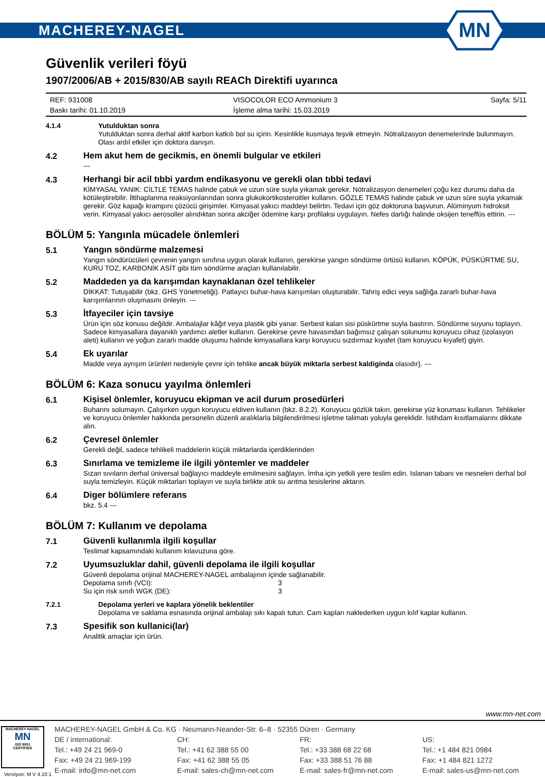MACHEREY-NAGEL
MN
Güvenlik verileri föyü
1907/2006/AB + 2015/830/AB sayılı REACh Direktifi uyarınca
REF: 931008
Baskı tarihi: 01.10.2019
VISOCOLOR ECO Ammonium 3
İşleme alma tarihi: 15.03.2019
Sayfa: 5/11
4.1.4
Yutulduktan sonra
Yutulduktan sonra derhal aktif karbon katkılı bol su içirin. Kesinlikle kusmaya teşvik etmeyin. Nötralizasyon denemelerinde bulunmayın. Olası ardıl etkiler için doktora danışın.
4.2
Hem akut hem de gecikmis, en önemli bulgular ve etkileri
---
4.3
Herhangi bir acil tıbbi yardım endikasyonu ve gerekli olan tıbbi tedavi
KİMYASAL YANIK: CİLTLE TEMAS halinde çabuk ve uzun süre suyla yıkamak gerekir. Nötralizasyon denemeleri çoğu kez durumu daha da kötüleştirebilir. İltihaplanma reaksiyonlarından sonra glukokortikosteroitler kullanın. GÖZLE TEMAS halinde çabuk ve uzun süre suyla yıkamak gerekir. Göz kapağı krampını çözücü girişimler. Kimyasal yakıcı maddeyi belirtin. Tedavi için göz doktoruna başvurun. Alüminyum hidroksit verin. Kimyasal yakıcı aerosoller alındıktan sonra akciğer ödemine karşı profilaksi uygulayın. Nefes darlığı halinde oksijen teneffüs ettirin. ---
BÖLÜM 5: Yangınla mücadele önlemleri
5.1
Yangın söndürme malzemesi
Yangın söndürücüleri çevrenin yangın sınıfına uygun olarak kullanın, gerekirse yangın söndürme örtüsü kullanın. KÖPÜK, PÜSKÜRTME SU, KURU TOZ, KARBONİK ASİT gibi tüm söndürme araçları kullanılabilir.
5.2
Maddeden ya da karışımdan kaynaklanan özel tehlikeler
DİKKAT: Tutuşabilir (bkz. GHS Yönetmeliği). Patlayıcı buhar-hava karışımları oluşturabilir. Tahriş edici veya sağlığa zararlı buhar-hava karışımlarının oluşmasını önleyin. ---
5.3
İtfayeciler için tavsiye
Ürün için söz konusu değildir. Ambalajlar kâğıt veya plastik gibi yanar. Serbest kalan sisi püskürtme suyla bastırın. Söndürme suyunu toplayın. Sadece kimyasallara dayanıklı yardımcı aletler kullanın. Gerekirse çevre havasından bağımsız çalışan solunumu koruyucu cihaz (izolasyon aleti) kullanın ve yoğun zararlı madde oluşumu halinde kimyasallara karşı koruyucu sızdırmaz kıyafet (tam koruyucu kıyafet) giyin.
5.4
Ek uyarılar
Madde veya ayrışım ürünleri nedeniyle çevre için tehlike ancak büyük miktarla serbest kaldiginda olasıdır}. ---
BÖLÜM 6: Kaza sonucu yayılma önlemleri
6.1
Kişisel önlemler, koruyucu ekipman ve acil durum prosedürleri
Buharını solumayın. Çalışırken uygun koruyucu eldiven kullanın (bkz. 8.2.2). Koruyucu gözlük takın, gerekirse yüz koruması kullanın. Tehlikeler ve koruyucu önlemler hakkında personelin düzenli aralıklarla bilgilendirilmesi işletme talimatı yoluyla gereklidir. İstihdam kısıtlamalarını dikkate alın.
6.2
Çevresel önlemler
Gerekli değil, sadece tehlikeli maddelerin küçük miktarlarda içerdiklerinden
6.3
Sınırlama ve temizleme ile ilgili yöntemler ve maddeler
Sızan sıvıların derhal üniversal bağlayıcı maddeyle emilmesini sağlayın. İmha için yetkili yere teslim edin. Islanan tabanı ve nesneleri derhal bol suyla temizleyin. Küçük miktarları toplayın ve suyla birlikte atık su arıtma tesislerine aktarın.
6.4
Diger bölümlere referans
bkz. 5.4 ---
BÖLÜM 7: Kullanım ve depolama
7.1
Güvenli kullanımla ilgili koşullar
Teslimat kapsamındaki kullanım kılavuzuna göre.
7.2
Uyumsuzluklar dahil, güvenli depolama ile ilgili koşullar
Güvenli depolama orijinal MACHEREY-NAGEL ambalajının içinde sağlanabilir.
Depolama sınıfı (VCI): 3
Su için risk sınıfı WGK (DE): 3
7.2.1
Depolama yerleri ve kaplara yönelik beklentiler
Depolama ve saklama esnasında orijinal ambalajı sıkı kapalı tutun. Cam kapları naklederken uygun kılıf kaplar kullanın.
7.3
Spesifik son kullanici(lar)
Analitik amaçlar için ürün.
www.mn-net.com
MACHEREY-NAGEL
MN
ISO 9001
CERTIFIED
Versiyon: M V 4.10.1
MACHEREY-NAGEL GmbH & Co. KG · Neumann-Neander-Str. 6–8 · 52355 Düren · Germany
DE / international:
Tel.: +49 24 21 969-0
Fax: +49 24 21 969-199
E-mail: info@mn-net.com
CH:
Tel.: +41 62 388 55 00
Fax: +41 62 388 55 05
E-mail: sales-ch@mn-net.com
FR:
Tel.: +33 388 68 22 68
Fax: +33 388 51 76 88
E-mail: sales-fr@mn-net.com
US:
Tel.: +1 484 821 0984
Fax: +1 484 821 1272
E-mail: sales-us@mn-net.com